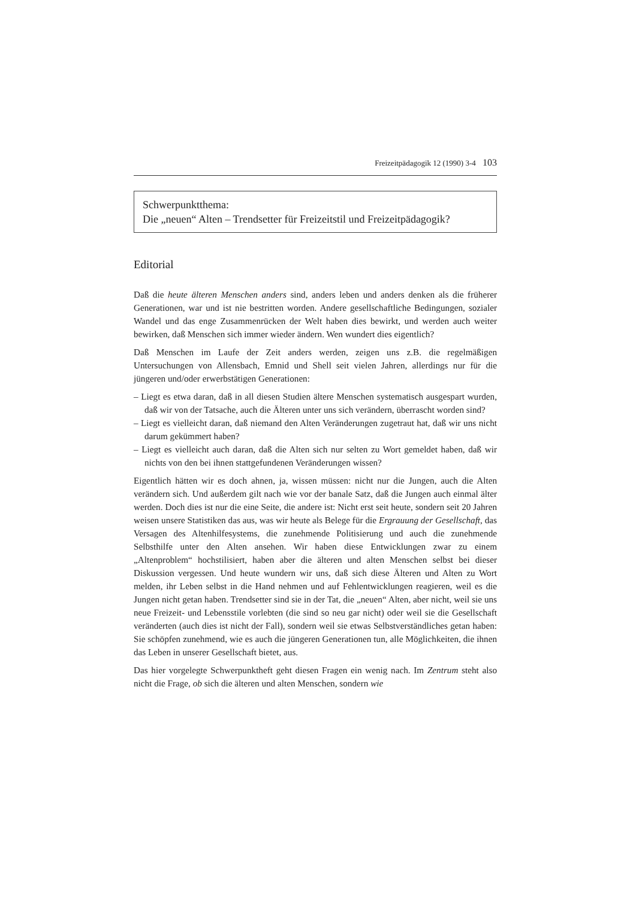Freizeitpädagogik 12 (1990) 3-4 103
Schwerpunktthema:
Die „neuen“ Alten – Trendsetter für Freizeitstil und Freizeitpädagogik?
Editorial
Daß die heute älteren Menschen anders sind, anders leben und anders denken als die früherer Generationen, war und ist nie bestritten worden. Andere gesellschaftliche Bedingungen, sozialer Wandel und das enge Zusammenrücken der Welt haben dies bewirkt, und werden auch weiter bewirken, daß Menschen sich immer wieder ändern. Wen wundert dies eigentlich?
Daß Menschen im Laufe der Zeit anders werden, zeigen uns z.B. die regelmäßigen Untersuchungen von Allensbach, Emnid und Shell seit vielen Jahren, allerdings nur für die jüngeren und/oder erwerbstätigen Generationen:
– Liegt es etwa daran, daß in all diesen Studien ältere Menschen systematisch ausgespart wurden, daß wir von der Tatsache, auch die Älteren unter uns sich verändern, überrascht worden sind?
– Liegt es vielleicht daran, daß niemand den Alten Veränderungen zugetraut hat, daß wir uns nicht darum gekümmert haben?
– Liegt es vielleicht auch daran, daß die Alten sich nur selten zu Wort gemeldet haben, daß wir nichts von den bei ihnen stattgefundenen Veränderungen wissen?
Eigentlich hätten wir es doch ahnen, ja, wissen müssen: nicht nur die Jungen, auch die Alten verändern sich. Und außerdem gilt nach wie vor der banale Satz, daß die Jungen auch einmal älter werden. Doch dies ist nur die eine Seite, die andere ist: Nicht erst seit heute, sondern seit 20 Jahren weisen unsere Statistiken das aus, was wir heute als Belege für die Ergrauung der Gesellschaft, das Versagen des Altenhilfesystems, die zunehmende Politisierung und auch die zunehmende Selbsthilfe unter den Alten ansehen. Wir haben diese Entwicklungen zwar zu einem „Altenproblem“ hochstilisiert, haben aber die älteren und alten Menschen selbst bei dieser Diskussion vergessen. Und heute wundern wir uns, daß sich diese Älteren und Alten zu Wort melden, ihr Leben selbst in die Hand nehmen und auf Fehlentwicklungen reagieren, weil es die Jungen nicht getan haben. Trendsetter sind sie in der Tat, die „neuen“ Alten, aber nicht, weil sie uns neue Freizeit- und Lebensstile vorlebten (die sind so neu gar nicht) oder weil sie die Gesellschaft veränderten (auch dies ist nicht der Fall), sondern weil sie etwas Selbstverständliches getan haben: Sie schöpfen zunehmend, wie es auch die jüngeren Generationen tun, alle Möglichkeiten, die ihnen das Leben in unserer Gesellschaft bietet, aus.
Das hier vorgelegte Schwerpunktheft geht diesen Fragen ein wenig nach. Im Zentrum steht also nicht die Frage, ob sich die älteren und alten Menschen, sondern wie